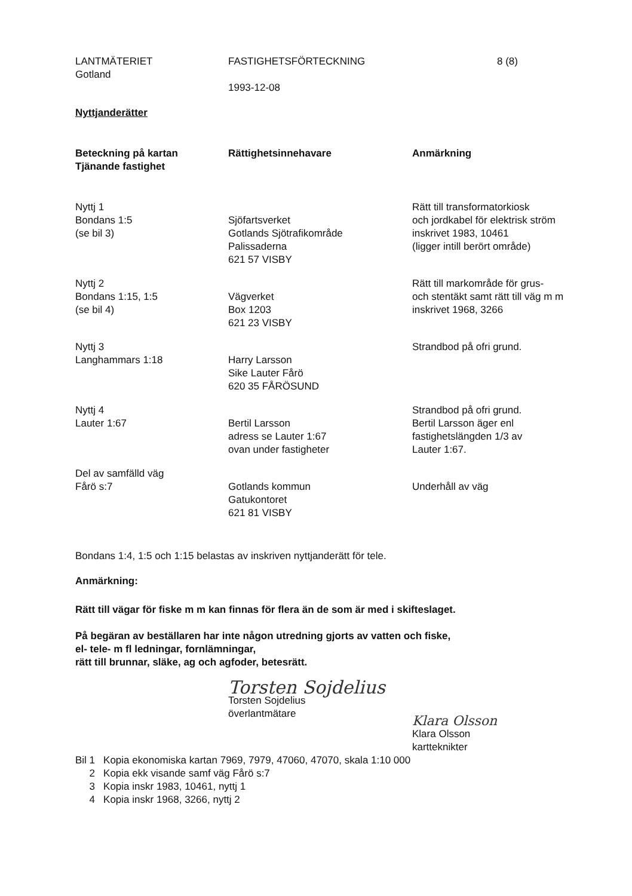LANTMÄTERIET
Gotland
FASTIGHETSFÖRTECKNING
1993-12-08
8 (8)
Nyttjanderätter
| Beteckning på kartan Tjänande fastighet | Rättighetsinnehavare | Anmärkning |
| --- | --- | --- |
| Nyttj 1 Bondans 1:5 (se bil 3) | Sjöfartsverket Gotlands Sjötrafikområde Palissaderna 621 57 VISBY | Rätt till transformatorkiosk och jordkabel för elektrisk ström inskrivet 1983, 10461 (ligger intill berört område) |
| Nyttj 2 Bondans 1:15, 1:5 (se bil 4) | Vägverket Box 1203 621 23 VISBY | Rätt till markområde för grus- och stentäkt samt rätt till väg m m inskrivet 1968, 3266 |
| Nyttj 3 Langhammars 1:18 | Harry Larsson Sike Lauter Fårö 620 35 FÅRÖSUND | Strandbod på ofri grund. |
| Nyttj 4 Lauter 1:67 | Bertil Larsson adress se Lauter 1:67 ovan under fastigheter | Strandbod på ofri grund. Bertil Larsson äger enl fastighetslängden 1/3 av Lauter 1:67. |
| Del av samfälld väg Fårö s:7 | Gotlands kommun Gatukontoret 621 81 VISBY | Underhåll av väg |
Bondans 1:4, 1:5 och 1:15 belastas av inskriven nyttjanderätt för tele.
Anmärkning:
Rätt till vägar för fiske m m kan finnas för flera än de som är med i skifteslaget.
På begäran av beställaren har inte någon utredning gjorts av vatten och fiske,
el- tele- m fl ledningar, fornlämningar,
rätt till brunnar, släke, ag och agfoder, betesrätt.
Torsten Sojdelius
Torsten Sojdelius
överlantmätare
Klara Olsson
Klara Olsson
kartteknikter
| Bil 1 | Kopia ekonomiska kartan 7969, 7979, 47060, 47070, skala 1:10 000 |
| 2 | Kopia ekk visande samf väg Fårö s:7 |
| 3 | Kopia inskr 1983, 10461, nyttj 1 |
| 4 | Kopia inskr 1968, 3266, nyttj 2 |